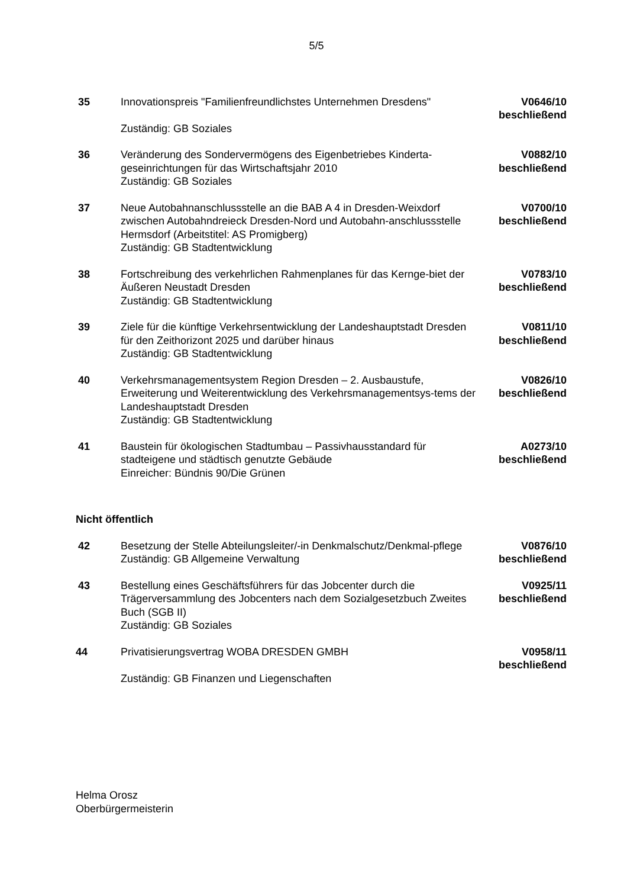5/5
35 Innovationspreis "Familienfreundlichstes Unternehmen Dresdens"
Zuständig: GB Soziales
V0646/10
beschließend
36 Veränderung des Sondervermögens des Eigenbetriebes Kinderta-geseinrichtungen für das Wirtschaftsjahr 2010
Zuständig: GB Soziales
V0882/10
beschließend
37 Neue Autobahnanschlussstelle an die BAB A 4 in Dresden-Weixdorf zwischen Autobahndreieck Dresden-Nord und Autobahn-anschlussstelle Hermsdorf (Arbeitstitel: AS Promigberg)
Zuständig: GB Stadtentwicklung
V0700/10
beschließend
38 Fortschreibung des verkehrlichen Rahmenplanes für das Kernge-biet der Äußeren Neustadt Dresden
Zuständig: GB Stadtentwicklung
V0783/10
beschließend
39 Ziele für die künftige Verkehrsentwicklung der Landeshauptstadt Dresden für den Zeithorizont 2025 und darüber hinaus
Zuständig: GB Stadtentwicklung
V0811/10
beschließend
40 Verkehrsmanagementsystem Region Dresden – 2. Ausbaustufe, Erweiterung und Weiterentwicklung des Verkehrsmanagementsys-tems der Landeshauptstadt Dresden
Zuständig: GB Stadtentwicklung
V0826/10
beschließend
41 Baustein für ökologischen Stadtumbau – Passivhausstandard für stadteigene und städtisch genutzte Gebäude
Einreicher: Bündnis 90/Die Grünen
A0273/10
beschließend
Nicht öffentlich
42 Besetzung der Stelle Abteilungsleiter/-in Denkmalschutz/Denkmal-pflege
Zuständig: GB Allgemeine Verwaltung
V0876/10
beschließend
43 Bestellung eines Geschäftsführers für das Jobcenter durch die Trägerversammlung des Jobcenters nach dem Sozialgesetzbuch Zweites Buch (SGB II)
Zuständig: GB Soziales
V0925/11
beschließend
44 Privatisierungsvertrag WOBA DRESDEN GMBH
Zuständig: GB Finanzen und Liegenschaften
V0958/11
beschließend
Helma Orosz
Oberbürgermeisterin